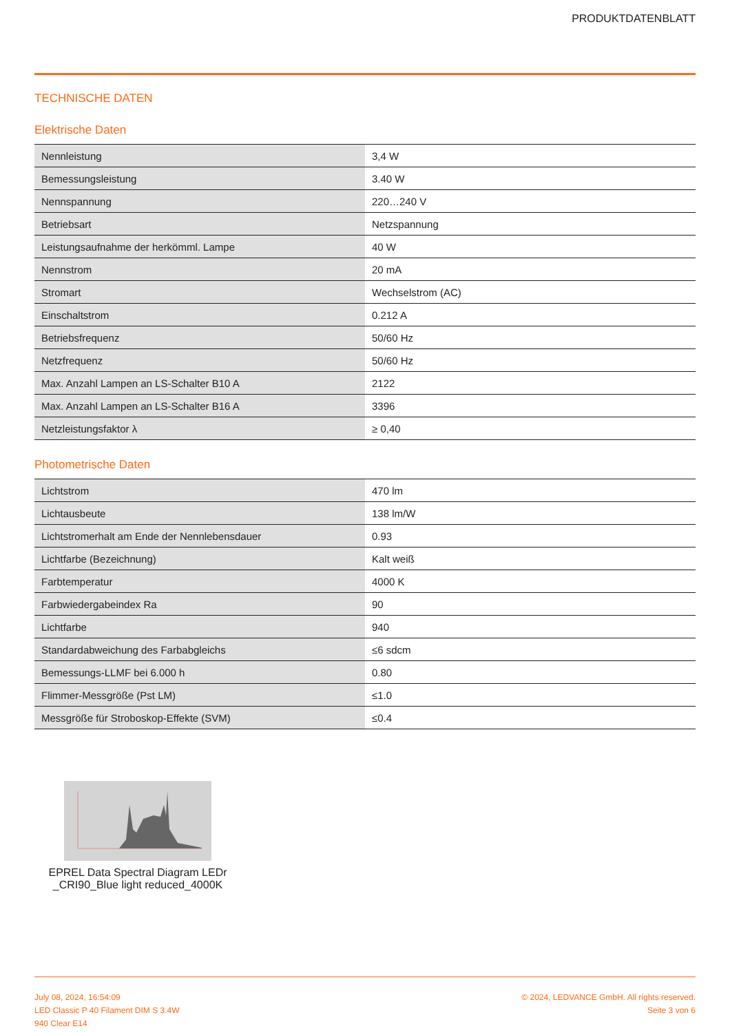PRODUKTDATENBLATT
TECHNISCHE DATEN
Elektrische Daten
| Nennleistung | 3,4 W |
| Bemessungsleistung | 3.40 W |
| Nennspannung | 220…240 V |
| Betriebsart | Netzspannung |
| Leistungsaufnahme der herkömml. Lampe | 40 W |
| Nennstrom | 20 mA |
| Stromart | Wechselstrom (AC) |
| Einschaltstrom | 0.212 A |
| Betriebsfrequenz | 50/60 Hz |
| Netzfrequenz | 50/60 Hz |
| Max. Anzahl Lampen an LS-Schalter B10 A | 2122 |
| Max. Anzahl Lampen an LS-Schalter B16 A | 3396 |
| Netzleistungsfaktor λ | ≥ 0,40 |
Photometrische Daten
| Lichtstrom | 470 lm |
| Lichtausbeute | 138 lm/W |
| Lichtstromerhalt am Ende der Nennlebensdauer | 0.93 |
| Lichtfarbe (Bezeichnung) | Kalt weiß |
| Farbtemperatur | 4000 K |
| Farbwiedergabeindex Ra | 90 |
| Lichtfarbe | 940 |
| Standardabweichung des Farbabgleichs | ≤6 sdcm |
| Bemessungs-LLMF bei 6.000 h | 0.80 |
| Flimmer-Messgröße (Pst LM) | ≤1.0 |
| Messgröße für Stroboskop-Effekte (SVM) | ≤0.4 |
EPREL Data Spectral Diagram LEDr _CRI90_Blue light reduced_4000K
July 08, 2024, 16:54:09
LED Classic P 40 Filament DIM S 3.4W
940 Clear E14
© 2024, LEDVANCE GmbH. All rights reserved.
Seite 3 von 6